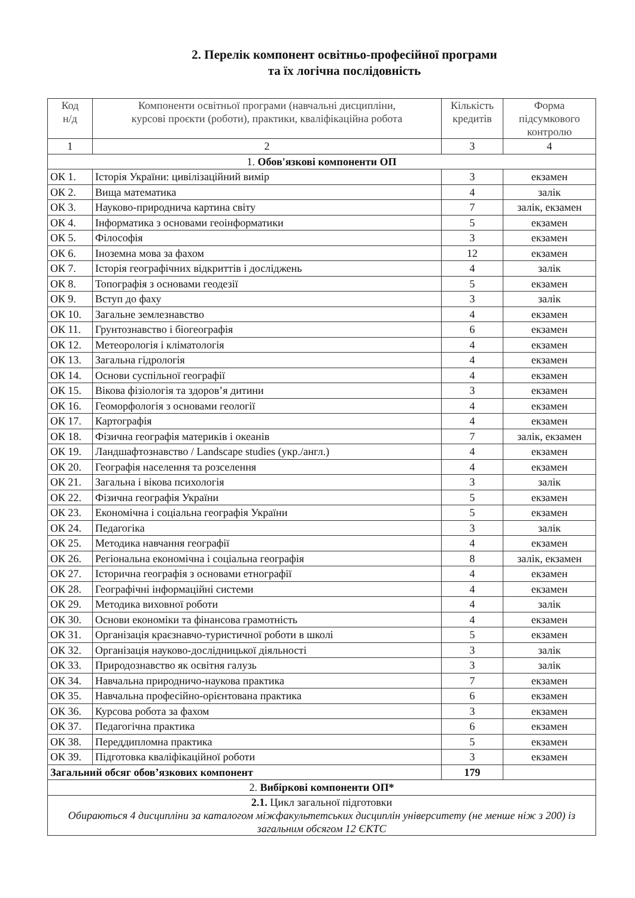2. Перелік компонент освітньо-професійної програми
та їх логічна послідовність
| Код н/д | Компоненти освітньої програми (навчальні дисципліни, курсові проєкти (роботи), практики, кваліфікаційна робота | Кількість кредитів | Форма підсумкового контролю |
| --- | --- | --- | --- |
| 1 | 2 | 3 | 4 |
| 1. Обов'язкові компоненти ОП | | | |
| ОК 1. | Історія України: цивілізаційний вимір | 3 | екзамен |
| ОК 2. | Вища математика | 4 | залік |
| ОК 3. | Науково-природнича картина світу | 7 | залік, екзамен |
| ОК 4. | Інформатика з основами геоінформатики | 5 | екзамен |
| ОК 5. | Філософія | 3 | екзамен |
| ОК 6. | Іноземна мова за фахом | 12 | екзамен |
| ОК 7. | Історія географічних відкриттів і досліджень | 4 | залік |
| ОК 8. | Топографія з основами геодезії | 5 | екзамен |
| ОК 9. | Вступ до фаху | 3 | залік |
| ОК 10. | Загальне землезнавство | 4 | екзамен |
| ОК 11. | Грунтознавство і біогеографія | 6 | екзамен |
| ОК 12. | Метеорологія і кліматологія | 4 | екзамен |
| ОК 13. | Загальна гідрологія | 4 | екзамен |
| ОК 14. | Основи суспільної географії | 4 | екзамен |
| ОК 15. | Вікова фізіологія та здоров’я дитини | 3 | екзамен |
| ОК 16. | Геоморфологія з основами геології | 4 | екзамен |
| ОК 17. | Картографія | 4 | екзамен |
| ОК 18. | Фізична географія материків і океанів | 7 | залік, екзамен |
| ОК 19. | Ландшафтознавство / Landscape studies (укр./англ.) | 4 | екзамен |
| ОК 20. | Географія населення та розселення | 4 | екзамен |
| ОК 21. | Загальна і вікова психологія | 3 | залік |
| ОК 22. | Фізична географія України | 5 | екзамен |
| ОК 23. | Економічна і соціальна географія України | 5 | екзамен |
| ОК 24. | Педагогіка | 3 | залік |
| ОК 25. | Методика навчання географії | 4 | екзамен |
| ОК 26. | Регіональна економічна і соціальна географія | 8 | залік, екзамен |
| ОК 27. | Історична географія з основами етнографії | 4 | екзамен |
| ОК 28. | Географічні інформаційні системи | 4 | екзамен |
| ОК 29. | Методика виховної роботи | 4 | залік |
| ОК 30. | Основи економіки та фінансова грамотність | 4 | екзамен |
| ОК 31. | Організація краєзнавчо-туристичної роботи в школі | 5 | екзамен |
| ОК 32. | Організація науково-дослідницької діяльності | 3 | залік |
| ОК 33. | Природознавство як освітня галузь | 3 | залік |
| ОК 34. | Навчальна природничо-наукова практика | 7 | екзамен |
| ОК 35. | Навчальна професійно-орієнтована практика | 6 | екзамен |
| ОК 36. | Курсова робота за фахом | 3 | екзамен |
| ОК 37. | Педагогічна практика | 6 | екзамен |
| ОК 38. | Переддипломна практика | 5 | екзамен |
| ОК 39. | Підготовка кваліфікаційної роботи | 3 | екзамен |
| Загальний обсяг обов’язкових компонент | | 179 | |
| 2. Вибіркові компоненти ОП* | | | |
| 2.1. Цикл загальної підготовки Обираються 4 дисципліни за каталогом міжфакультетських дисциплін університету (не менше ніж з 200) із загальним обсягом 12 ЄКТС | | | |